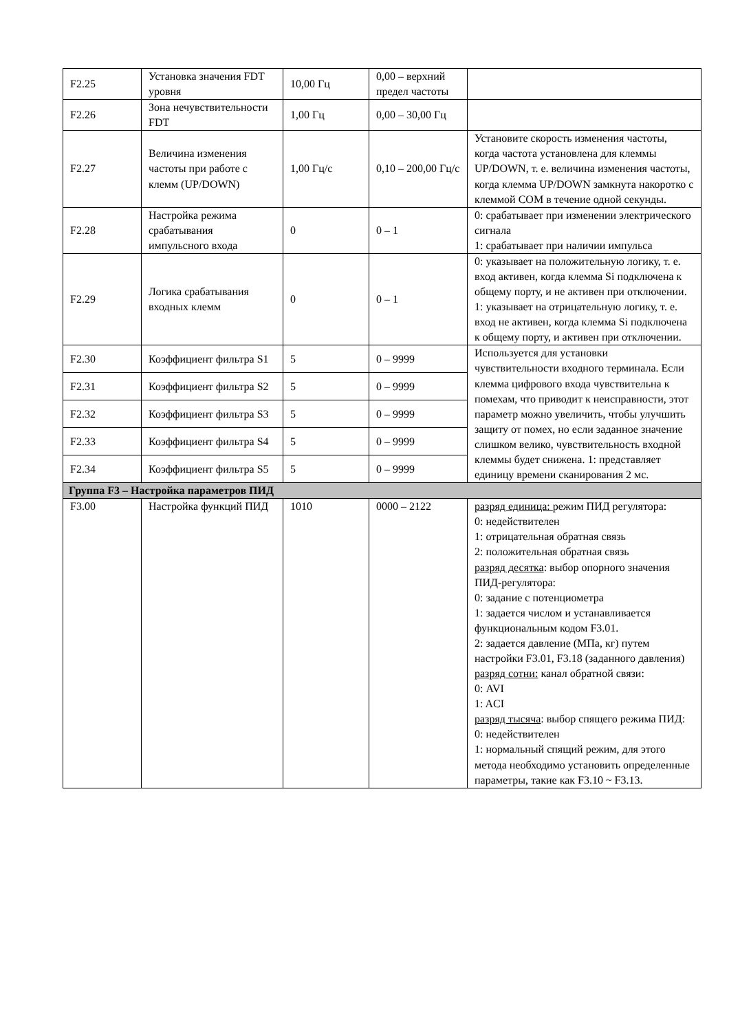| F2.25 | Установка значения FDT уровня | 10,00 Гц | 0,00 – верхний предел частоты | |
| F2.26 | Зона нечувствительности FDT | 1,00 Гц | 0,00 – 30,00 Гц | |
| F2.27 | Величина изменения частоты при работе с клемм (UP/DOWN) | 1,00 Гц/с | 0,10 – 200,00 Гц/с | Установите скорость изменения частоты, когда частота установлена для клеммы UP/DOWN, т. е. величина изменения частоты, когда клемма UP/DOWN замкнута накоротко с клеммой COM в течение одной секунды. |
| F2.28 | Настройка режима срабатывания импульсного входа | 0 | 0 – 1 | 0: срабатывает при изменении электрического сигнала 1: срабатывает при наличии импульса |
| F2.29 | Логика срабатывания входных клемм | 0 | 0 – 1 | 0: указывает на положительную логику, т. е. вход активен, когда клемма Si подключена к общему порту, и не активен при отключении. 1: указывает на отрицательную логику, т. е. вход не активен, когда клемма Si подключена к общему порту, и активен при отключении. |
| F2.30 | Коэффициент фильтра S1 | 5 | 0 – 9999 | Используется для установки чувствительности входного терминала. Если клемма цифрового входа чувствительна к помехам, что приводит к неисправности, этот параметр можно увеличить, чтобы улучшить защиту от помех, но если заданное значение слишком велико, чувствительность входной клеммы будет снижена. 1: представляет единицу времени сканирования 2 мс. |
| F2.31 | Коэффициент фильтра S2 | 5 | 0 – 9999 | |
| F2.32 | Коэффициент фильтра S3 | 5 | 0 – 9999 | |
| F2.33 | Коэффициент фильтра S4 | 5 | 0 – 9999 | |
| F2.34 | Коэффициент фильтра S5 | 5 | 0 – 9999 | |
| Группа F3 – Настройка параметров ПИД | | | | |
| F3.00 | Настройка функций ПИД | 1010 | 0000 – 2122 | разряд единица: режим ПИД регулятора: 0: недействителен 1: отрицательная обратная связь 2: положительная обратная связь разряд десятка : выбор опорного значения ПИД-регулятора: 0: задание с потенциометра 1: задается числом и устанавливается функциональным кодом F3.01. 2: задается давление (МПа, кг) путем настройки F3.01, F3.18 (заданного давления) разряд сотни: канал обратной связи: 0: AVI 1: ACI разряд тысяча : выбор спящего режима ПИД: 0: недействителен 1: нормальный спящий режим, для этого метода необходимо установить определенные параметры, такие как F3.10 ~ F3.13. |